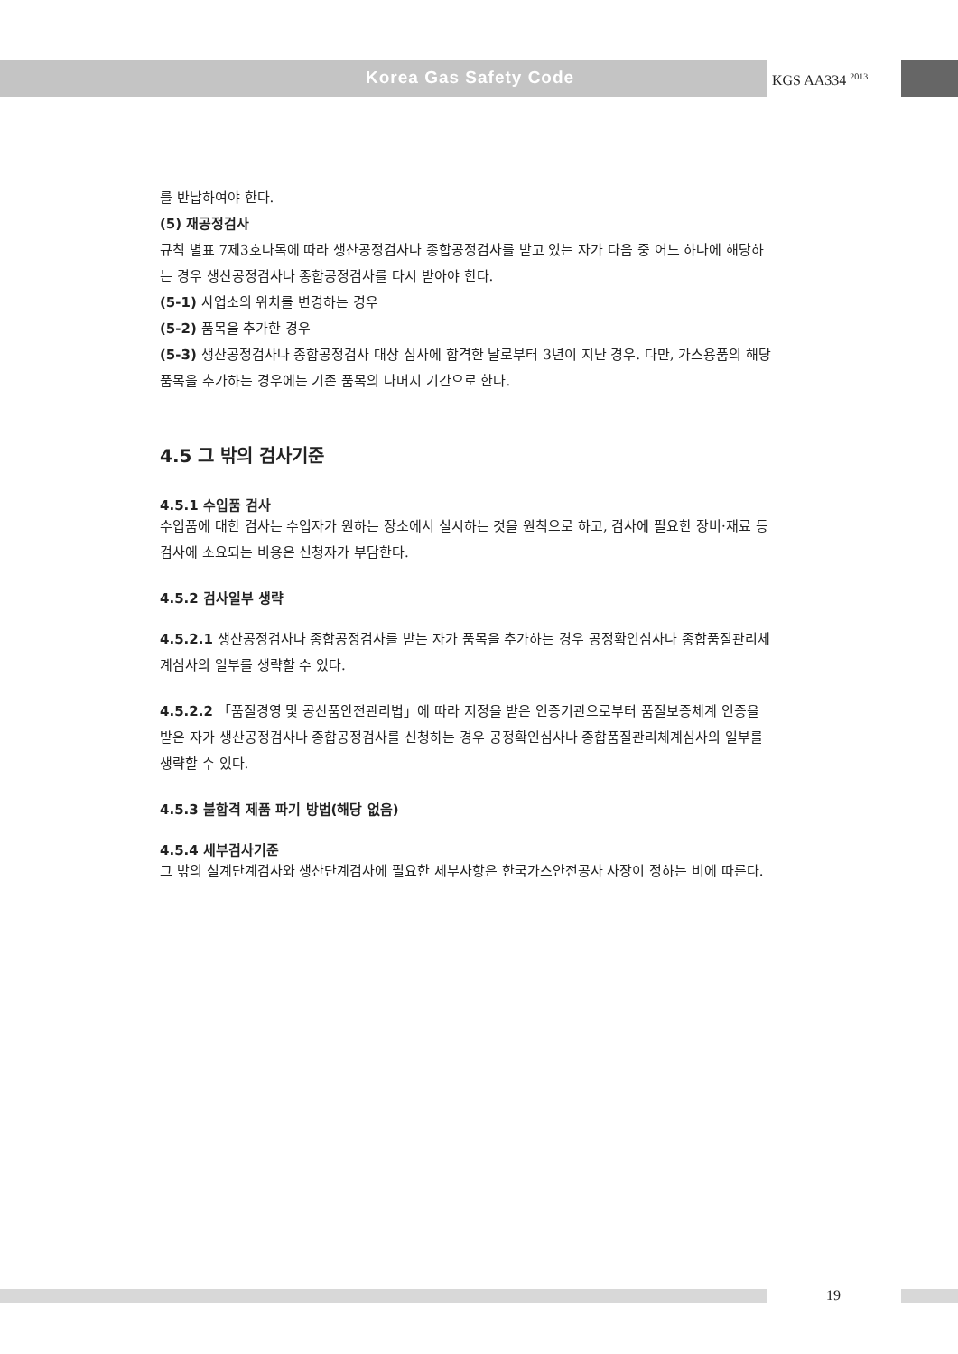Korea Gas Safety Code KGS AA334 <sup>2013</sup>
를 반납하여야 한다.
(5) 재공정검사
규칙 별표 7제3호나목에 따라 생산공정검사나 종합공정검사를 받고 있는 자가 다음 중 어느 하나에 해당하는 경우 생산공정검사나 종합공정검사를 다시 받아야 한다.
(5-1) 사업소의 위치를 변경하는 경우
(5-2) 품목을 추가한 경우
(5-3) 생산공정검사나 종합공정검사 대상 심사에 합격한 날로부터 3년이 지난 경우. 다만, 가스용품의 해당 품목을 추가하는 경우에는 기존 품목의 나머지 기간으로 한다.
4.5 그 밖의 검사기준
4.5.1 수입품 검사
수입품에 대한 검사는 수입자가 원하는 장소에서 실시하는 것을 원칙으로 하고, 검사에 필요한 장비·재료 등 검사에 소요되는 비용은 신청자가 부담한다.
4.5.2 검사일부 생략
4.5.2.1 생산공정검사나 종합공정검사를 받는 자가 품목을 추가하는 경우 공정확인심사나 종합품질관리체계심사의 일부를 생략할 수 있다.
4.5.2.2 「품질경영 및 공산품안전관리법」에 따라 지정을 받은 인증기관으로부터 품질보증체계 인증을 받은 자가 생산공정검사나 종합공정검사를 신청하는 경우 공정확인심사나 종합품질관리체계심사의 일부를 생략할 수 있다.
4.5.3 불합격 제품 파기 방법(해당 없음)
4.5.4 세부검사기준
그 밖의 설계단계검사와 생산단계검사에 필요한 세부사항은 한국가스안전공사 사장이 정하는 비에 따른다.
19